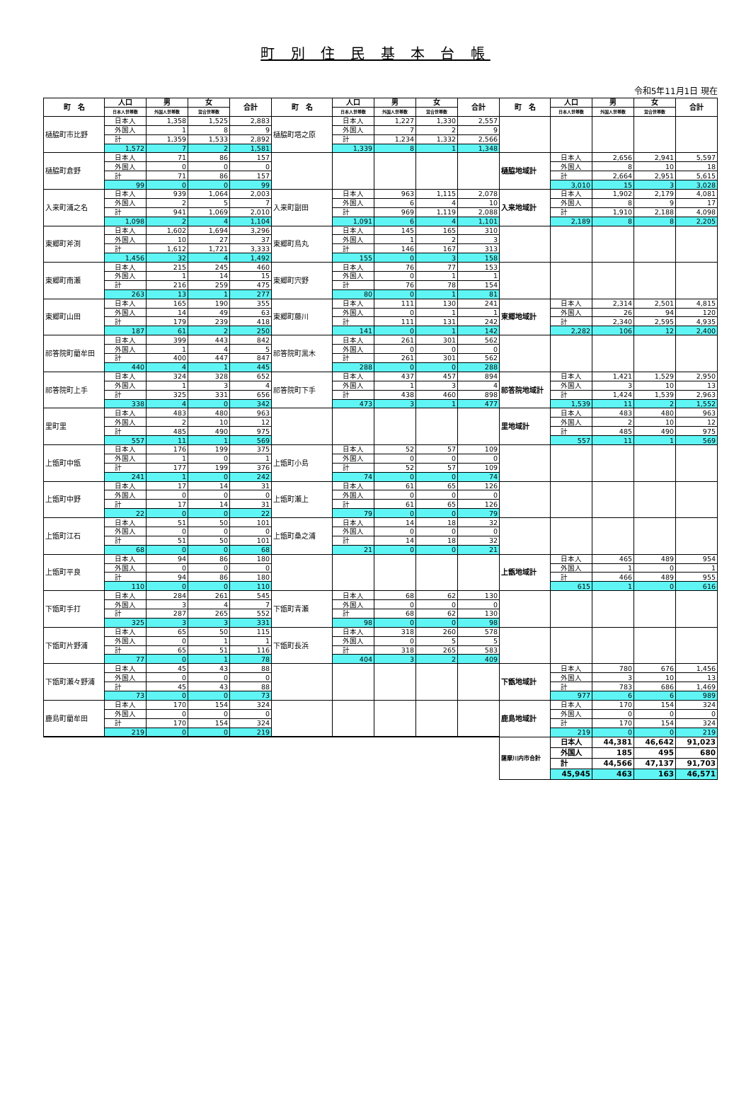町 別 住 民 基 本 台 帳
令和5年11月1日 現在
| 町 名 | 人口 | 男 | 女 | 合計 | 町 名 | 人口 | 男 | 女 | 合計 | 町 名 | 人口 | 男 | 女 | 合計 |
| --- | --- | --- | --- | --- | --- | --- | --- | --- | --- | --- | --- | --- | --- | --- |
| | 日本人世帯数 | 外国人世帯数 | 混合世帯数 | | | 日本人世帯数 | 外国人世帯数 | 混合世帯数 | | | 日本人世帯数 | 外国人世帯数 | 混合世帯数 | |
| 樋脇町市比野 | 日本人 | 1,358 | 1,525 | 2,883 | 樋脇町塔之原 | 日本人 | 1,227 | 1,330 | 2,557 | | | | | |
| | 外国人 | 1 | 8 | 9 | | 外国人 | 7 | 2 | 9 | | | | | |
| | 計 | 1,359 | 1,533 | 2,892 | | 計 | 1,234 | 1,332 | 2,566 | | | | | |
| | 1,572 | 7 | 2 | 1,581 | | 1,339 | 8 | 1 | 1,348 | | | | | |
| 樋脇町倉野 | 日本人 | 71 | 86 | 157 | | | | | | 樋脇地域計 | 日本人 | 2,656 | 2,941 | 5,597 |
| | 外国人 | 0 | 0 | 0 | | | | | | | 外国人 | 8 | 10 | 18 |
| | 計 | 71 | 86 | 157 | | | | | | | 計 | 2,664 | 2,951 | 5,615 |
| | 99 | 0 | 0 | 99 | | | | | | | 3,010 | 15 | 3 | 3,028 |
| 入来町浦之名 | 日本人 | 939 | 1,064 | 2,003 | 入来町副田 | 日本人 | 963 | 1,115 | 2,078 | 入来地域計 | 日本人 | 1,902 | 2,179 | 4,081 |
| | 外国人 | 2 | 5 | 7 | | 外国人 | 6 | 4 | 10 | | 外国人 | 8 | 9 | 17 |
| | 計 | 941 | 1,069 | 2,010 | | 計 | 969 | 1,119 | 2,088 | | 計 | 1,910 | 2,188 | 4,098 |
| | 1,098 | 2 | 4 | 1,104 | | 1,091 | 6 | 4 | 1,101 | | 2,189 | 8 | 8 | 2,205 |
| 東郷町斧渕 | 日本人 | 1,602 | 1,694 | 3,296 | 東郷町鳥丸 | 日本人 | 145 | 165 | 310 | | | | | |
| | 外国人 | 10 | 27 | 37 | | 外国人 | 1 | 2 | 3 | | | | | |
| | 計 | 1,612 | 1,721 | 3,333 | | 計 | 146 | 167 | 313 | | | | | |
| | 1,456 | 32 | 4 | 1,492 | | 155 | 0 | 3 | 158 | | | | | |
| 東郷町南瀬 | 日本人 | 215 | 245 | 460 | 東郷町宍野 | 日本人 | 76 | 77 | 153 | | | | | |
| | 外国人 | 1 | 14 | 15 | | 外国人 | 0 | 1 | 1 | | | | | |
| | 計 | 216 | 259 | 475 | | 計 | 76 | 78 | 154 | | | | | |
| | 263 | 13 | 1 | 277 | | 80 | 0 | 1 | 81 | | | | | |
| 東郷町山田 | 日本人 | 165 | 190 | 355 | 東郷町藤川 | 日本人 | 111 | 130 | 241 | 東郷地域計 | 日本人 | 2,314 | 2,501 | 4,815 |
| | 外国人 | 14 | 49 | 63 | | 外国人 | 0 | 1 | 1 | | 外国人 | 26 | 94 | 120 |
| | 計 | 179 | 239 | 418 | | 計 | 111 | 131 | 242 | | 計 | 2,340 | 2,595 | 4,935 |
| | 187 | 61 | 2 | 250 | | 141 | 0 | 1 | 142 | | 2,282 | 106 | 12 | 2,400 |
| 祁答院町藺牟田 | 日本人 | 399 | 443 | 842 | 祁答院町黒木 | 日本人 | 261 | 301 | 562 | | | | | |
| | 外国人 | 1 | 4 | 5 | | 外国人 | 0 | 0 | 0 | | | | | |
| | 計 | 400 | 447 | 847 | | 計 | 261 | 301 | 562 | | | | | |
| | 440 | 4 | 1 | 445 | | 288 | 0 | 0 | 288 | | | | | |
| 祁答院町上手 | 日本人 | 324 | 328 | 652 | 祁答院町下手 | 日本人 | 437 | 457 | 894 | 祁答院地域計 | 日本人 | 1,421 | 1,529 | 2,950 |
| | 外国人 | 1 | 3 | 4 | | 外国人 | 1 | 3 | 4 | | 外国人 | 3 | 10 | 13 |
| | 計 | 325 | 331 | 656 | | 計 | 438 | 460 | 898 | | 計 | 1,424 | 1,539 | 2,963 |
| | 338 | 4 | 0 | 342 | | 473 | 3 | 1 | 477 | | 1,539 | 11 | 2 | 1,552 |
| 里町里 | 日本人 | 483 | 480 | 963 | | | | | | 里地域計 | 日本人 | 483 | 480 | 963 |
| | 外国人 | 2 | 10 | 12 | | | | | | | 外国人 | 2 | 10 | 12 |
| | 計 | 485 | 490 | 975 | | | | | | | 計 | 485 | 490 | 975 |
| | 557 | 11 | 1 | 569 | | | | | | | 557 | 11 | 1 | 569 |
| 上甑町中甑 | 日本人 | 176 | 199 | 375 | 上甑町小島 | 日本人 | 52 | 57 | 109 | | | | | |
| | 外国人 | 1 | 0 | 1 | | 外国人 | 0 | 0 | 0 | | | | | |
| | 計 | 177 | 199 | 376 | | 計 | 52 | 57 | 109 | | | | | |
| | 241 | 1 | 0 | 242 | | 74 | 0 | 0 | 74 | | | | | |
| 上甑町中野 | 日本人 | 17 | 14 | 31 | 上甑町瀬上 | 日本人 | 61 | 65 | 126 | | | | | |
| | 外国人 | 0 | 0 | 0 | | 外国人 | 0 | 0 | 0 | | | | | |
| | 計 | 17 | 14 | 31 | | 計 | 61 | 65 | 126 | | | | | |
| | 22 | 0 | 0 | 22 | | 79 | 0 | 0 | 79 | | | | | |
| 上甑町江石 | 日本人 | 51 | 50 | 101 | 上甑町桑之浦 | 日本人 | 14 | 18 | 32 | | | | | |
| | 外国人 | 0 | 0 | 0 | | 外国人 | 0 | 0 | 0 | | | | | |
| | 計 | 51 | 50 | 101 | | 計 | 14 | 18 | 32 | | | | | |
| | 68 | 0 | 0 | 68 | | 21 | 0 | 0 | 21 | | | | | |
| 上甑町平良 | 日本人 | 94 | 86 | 180 | | | | | | 上甑地域計 | 日本人 | 465 | 489 | 954 |
| | 外国人 | 0 | 0 | 0 | | | | | | | 外国人 | 1 | 0 | 1 |
| | 計 | 94 | 86 | 180 | | | | | | | 計 | 466 | 489 | 955 |
| | 110 | 0 | 0 | 110 | | | | | | | 615 | 1 | 0 | 616 |
| 下甑町手打 | 日本人 | 284 | 261 | 545 | 下甑町青瀬 | 日本人 | 68 | 62 | 130 | | | | | |
| | 外国人 | 3 | 4 | 7 | | 外国人 | 0 | 0 | 0 | | | | | |
| | 計 | 287 | 265 | 552 | | 計 | 68 | 62 | 130 | | | | | |
| | 325 | 3 | 3 | 331 | | 98 | 0 | 0 | 98 | | | | | |
| 下甑町片野浦 | 日本人 | 65 | 50 | 115 | 下甑町長浜 | 日本人 | 318 | 260 | 578 | | | | | |
| | 外国人 | 0 | 1 | 1 | | 外国人 | 0 | 5 | 5 | | | | | |
| | 計 | 65 | 51 | 116 | | 計 | 318 | 265 | 583 | | | | | |
| | 77 | 0 | 1 | 78 | | 404 | 3 | 2 | 409 | | | | | |
| 下甑町瀬々野浦 | 日本人 | 45 | 43 | 88 | | | | | | 下甑地域計 | 日本人 | 780 | 676 | 1,456 |
| | 外国人 | 0 | 0 | 0 | | | | | | | 外国人 | 3 | 10 | 13 |
| | 計 | 45 | 43 | 88 | | | | | | | 計 | 783 | 686 | 1,469 |
| | 73 | 0 | 0 | 73 | | | | | | | 977 | 6 | 6 | 989 |
| 鹿島町藺牟田 | 日本人 | 170 | 154 | 324 | | | | | | 鹿島地域計 | 日本人 | 170 | 154 | 324 |
| | 外国人 | 0 | 0 | 0 | | | | | | | 外国人 | 0 | 0 | 0 |
| | 計 | 170 | 154 | 324 | | | | | | | 計 | 170 | 154 | 324 |
| | 219 | 0 | 0 | 219 | | | | | | | 219 | 0 | 0 | 219 |
| | | | | | | | | | | 薩摩川内市合計 | 日本人 | 44,381 | 46,642 | 91,023 |
| | | | | | | | | | | | 外国人 | 185 | 495 | 680 |
| | | | | | | | | | | | 計 | 44,566 | 47,137 | 91,703 |
| | | | | | | | | | | | 45,945 | 463 | 163 | 46,571 |